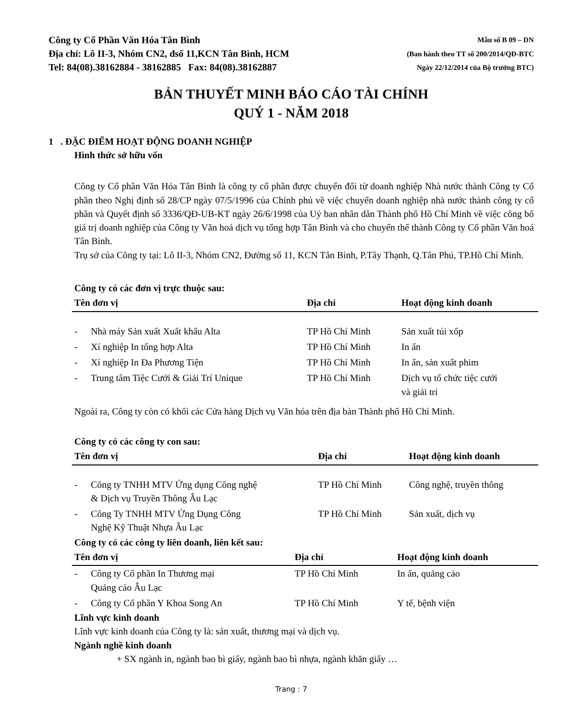Công ty Cổ Phần Văn Hóa Tân Bình
Địa chỉ: Lô II-3, Nhóm CN2, đsố 11,KCN Tân Bình, HCM
Tel: 84(08).38162884 - 38162885 Fax: 84(08).38162887
Mẫu số B 09 – DN
(Ban hành theo TT số 200/2014/QĐ-BTC
Ngày 22/12/2014 của Bộ trưởng BTC)
BẢN THUYẾT MINH BÁO CÁO TÀI CHÍNH
QUÝ 1 - NĂM 2018
1 . ĐẶC ĐIỂM HOẠT ĐỘNG DOANH NGHIỆP
Hình thức sở hữu vốn
Công ty Cổ phần Văn Hóa Tân Bình là công ty cổ phần được chuyển đổi từ doanh nghiệp Nhà nước thành Công ty Cổ phần theo Nghị định số 28/CP ngày 07/5/1996 của Chính phủ về việc chuyển doanh nghiệp nhà nước thành công ty cổ phần và Quyết định số 3336/QĐ-UB-KT ngày 26/6/1998 của Uỷ ban nhân dân Thành phố Hồ Chí Minh về việc công bố giá trị doanh nghiệp của Công ty Văn hoá dịch vụ tổng hợp Tân Bình và cho chuyển thể thành Công ty Cổ phần Văn hoá Tân Bình.
Trụ sở của Công ty tại: Lô II-3, Nhóm CN2, Đường số 11, KCN Tân Bình, P.Tây Thạnh, Q.Tân Phú, TP.Hồ Chí Minh.
Công ty có các đơn vị trực thuộc sau:
| Tên đơn vị | | Địa chỉ | Hoạt động kinh doanh |
| --- | --- | --- | --- |
| - | Nhà máy Sản xuất Xuất khẩu Alta | TP Hồ Chí Minh | Sản xuất túi xốp |
| - | Xí nghiệp In tổng hợp Alta | TP Hồ Chí Minh | In ấn |
| - | Xí nghiệp In Đa Phương Tiện | TP Hồ Chí Minh | In ấn, sản xuất phim |
| - | Trung tâm Tiệc Cưới & Giải Trí Unique | TP Hồ Chí Minh | Dịch vụ tổ chức tiệc cưới và giải trí |
Ngoài ra, Công ty còn có khối các Cửa hàng Dịch vụ Văn hóa trên địa bàn Thành phố Hồ Chí Minh.
Công ty có các công ty con sau:
| Tên đơn vị | | Địa chỉ | Hoạt động kinh doanh |
| --- | --- | --- | --- |
| - | Công ty TNHH MTV Ứng dụng Công nghệ & Dịch vụ Truyền Thông Âu Lạc | TP Hồ Chí Minh | Công nghệ, truyền thông |
| - | Công Ty TNHH MTV Ứng Dụng Công Nghệ Kỹ Thuật Nhựa Âu Lạc | TP Hồ Chí Minh | Sản xuất, dịch vụ |
Công ty có các công ty liên doanh, liên kết sau:
| Tên đơn vị | | Địa chỉ | Hoạt động kinh doanh |
| --- | --- | --- | --- |
| - | Công ty Cổ phần In Thương mại Quảng cáo Âu Lạc | TP Hồ Chí Minh | In ấn, quảng cáo |
| - | Công ty Cổ phần Y Khoa Song An | TP Hồ Chí Minh | Y tế, bệnh viện |
Lĩnh vực kinh doanh
Lĩnh vực kinh doanh của Công ty là: sản xuất, thương mại và dịch vụ.
Ngành nghề kinh doanh
+ SX ngành in, ngành bao bì giấy, ngành bao bì nhựa, ngành khăn giấy …
Trang : 7